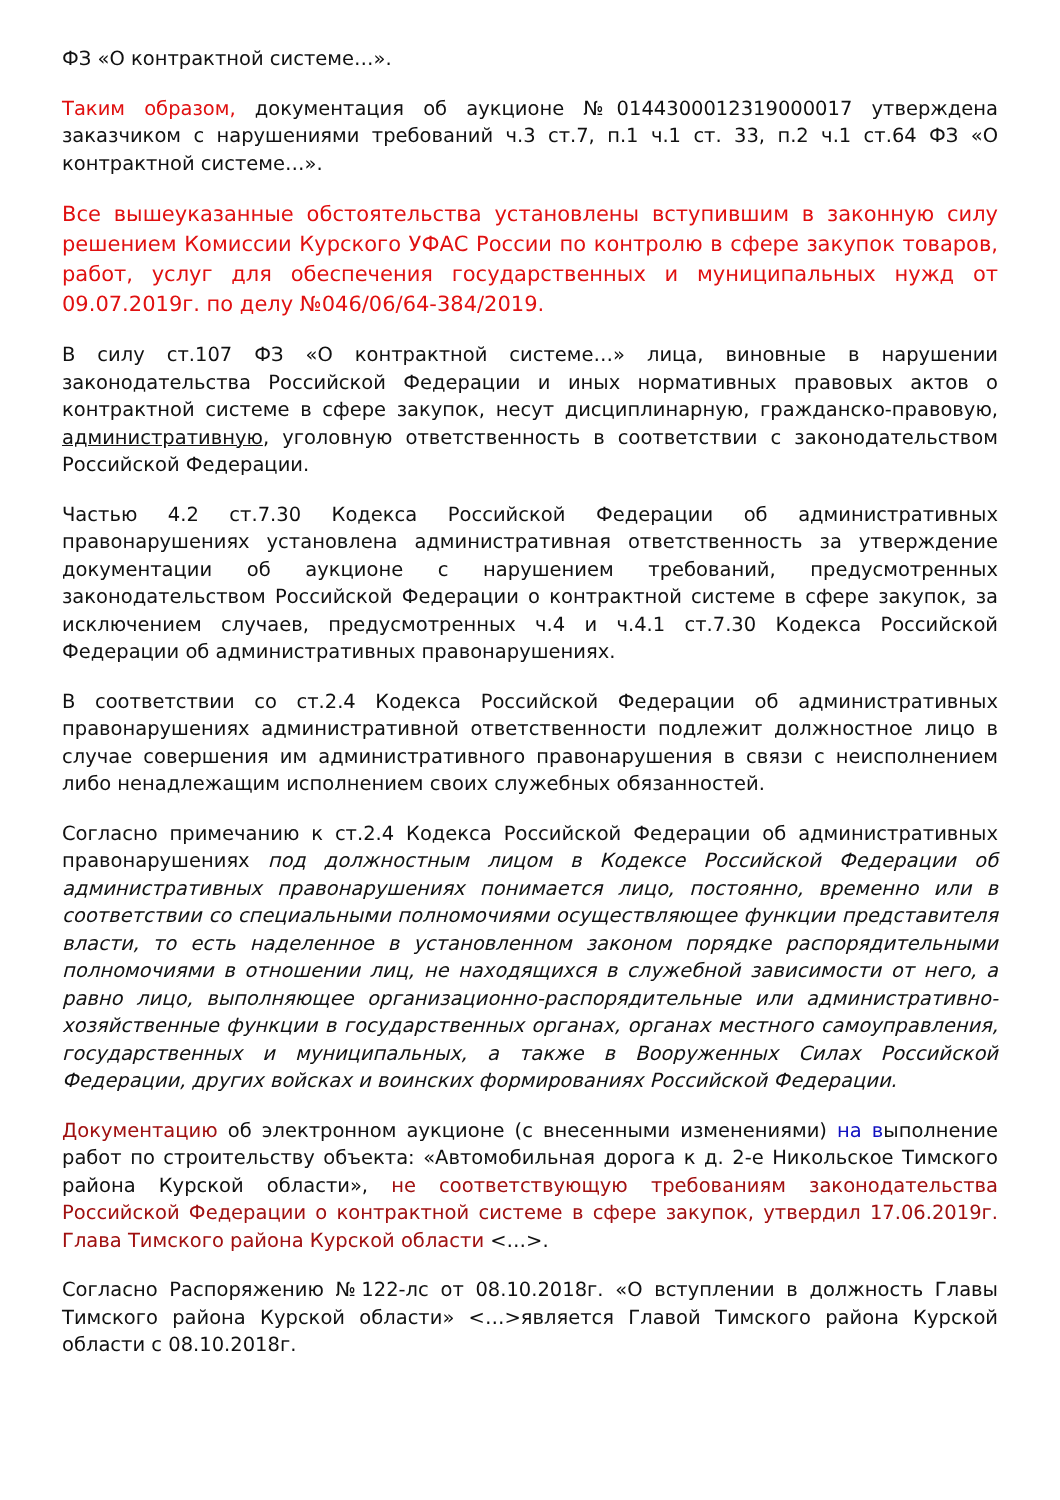ФЗ «О контрактной системе…».
Таким образом, документация об аукционе №0144300012319000017 утверждена заказчиком с нарушениями требований ч.3 ст.7, п.1 ч.1 ст. 33, п.2 ч.1 ст.64 ФЗ «О контрактной системе…».
Все вышеуказанные обстоятельства установлены вступившим в законную силу решением Комиссии Курского УФАС России по контролю в сфере закупок товаров, работ, услуг для обеспечения государственных и муниципальных нужд от 09.07.2019г. по делу №046/06/64-384/2019.
В силу ст.107 ФЗ «О контрактной системе…» лица, виновные в нарушении законодательства Российской Федерации и иных нормативных правовых актов о контрактной системе в сфере закупок, несут дисциплинарную, гражданско-правовую, административную, уголовную ответственность в соответствии с законодательством Российской Федерации.
Частью 4.2 ст.7.30 Кодекса Российской Федерации об административных правонарушениях установлена административная ответственность за утверждение документации об аукционе с нарушением требований, предусмотренных законодательством Российской Федерации о контрактной системе в сфере закупок, за исключением случаев, предусмотренных ч.4 и ч.4.1 ст.7.30 Кодекса Российской Федерации об административных правонарушениях.
В соответствии со ст.2.4 Кодекса Российской Федерации об административных правонарушениях административной ответственности подлежит должностное лицо в случае совершения им административного правонарушения в связи с неисполнением либо ненадлежащим исполнением своих служебных обязанностей.
Согласно примечанию к ст.2.4 Кодекса Российской Федерации об административных правонарушениях под должностным лицом в Кодексе Российской Федерации об административных правонарушениях понимается лицо, постоянно, временно или в соответствии со специальными полномочиями осуществляющее функции представителя власти, то есть наделенное в установленном законом порядке распорядительными полномочиями в отношении лиц, не находящихся в служебной зависимости от него, а равно лицо, выполняющее организационно-распорядительные или административно-хозяйственные функции в государственных органах, органах местного самоуправления, государственных и муниципальных, а также в Вооруженных Силах Российской Федерации, других войсках и воинских формированиях Российской Федерации.
Документацию об электронном аукционе (с внесенными изменениями) на выполнение работ по строительству объекта: «Автомобильная дорога к д. 2-е Никольское Тимского района Курской области», не соответствующую требованиям законодательства Российской Федерации о контрактной системе в сфере закупок, утвердил 17.06.2019г. Глава Тимского района Курской области <…>.
Согласно Распоряжению №122-лс от 08.10.2018г. «О вступлении в должность Главы Тимского района Курской области» <…>является Главой Тимского района Курской области с 08.10.2018г.